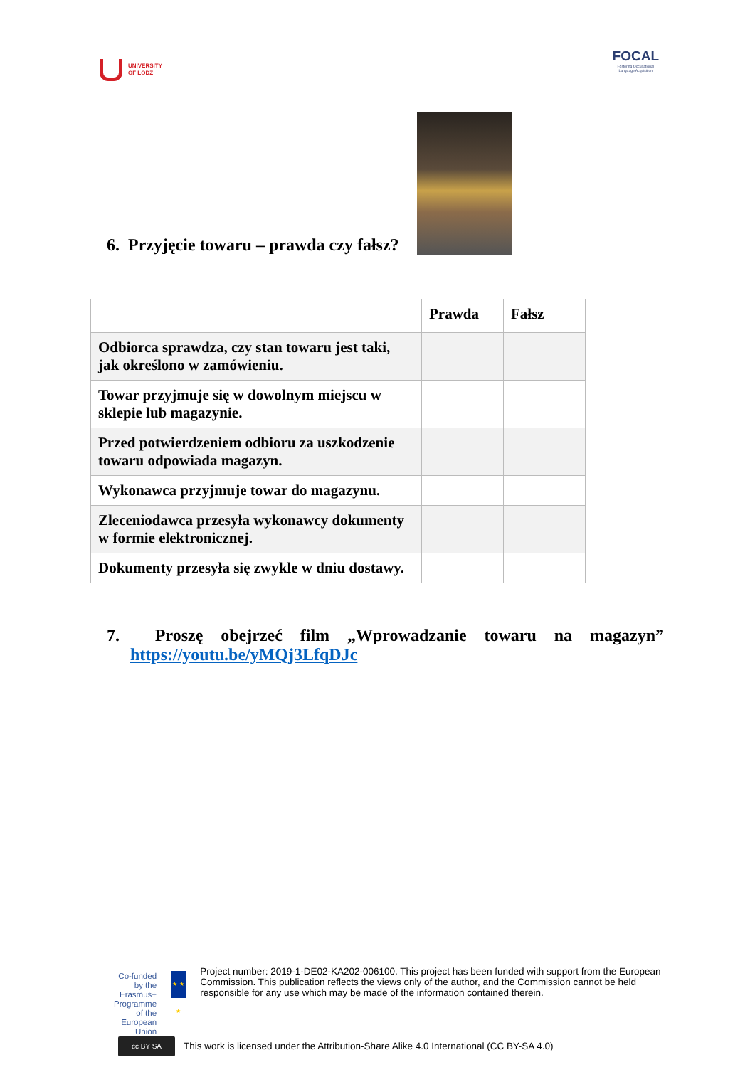UNIVERSITY
OF LODZ
FOCAL
Fostering Occupational
Language Acquisition
6. Przyjęcie towaru – prawda czy fałsz?
| | Prawda | Fałsz |
| --- | --- | --- |
| Odbiorca sprawdza, czy stan towaru jest taki, jak określono w zamówieniu. | | |
| Towar przyjmuje się w dowolnym miejscu w sklepie lub magazynie. | | |
| Przed potwierdzeniem odbioru za uszkodzenie towaru odpowiada magazyn. | | |
| Wykonawca przyjmuje towar do magazynu. | | |
| Zleceniodawca przesyła wykonawcy dokumenty w formie elektronicznej. | | |
| Dokumenty przesyła się zwykle w dniu dostawy. | | |
7. Proszę obejrzeć film „Wprowadzanie towaru na magazyn”
https://youtu.be/yMQj3LfqDJc
Co-funded by the
Erasmus+ Programme
of the European Union
★ ★ ★
Project number: 2019-1-DE02-KA202-006100. This project has been funded with support from the European Commission. This publication reflects the views only of the author, and the Commission cannot be held responsible for any use which may be made of the information contained therein.
cc BY SA This work is licensed under the Attribution-Share Alike 4.0 International (CC BY-SA 4.0)